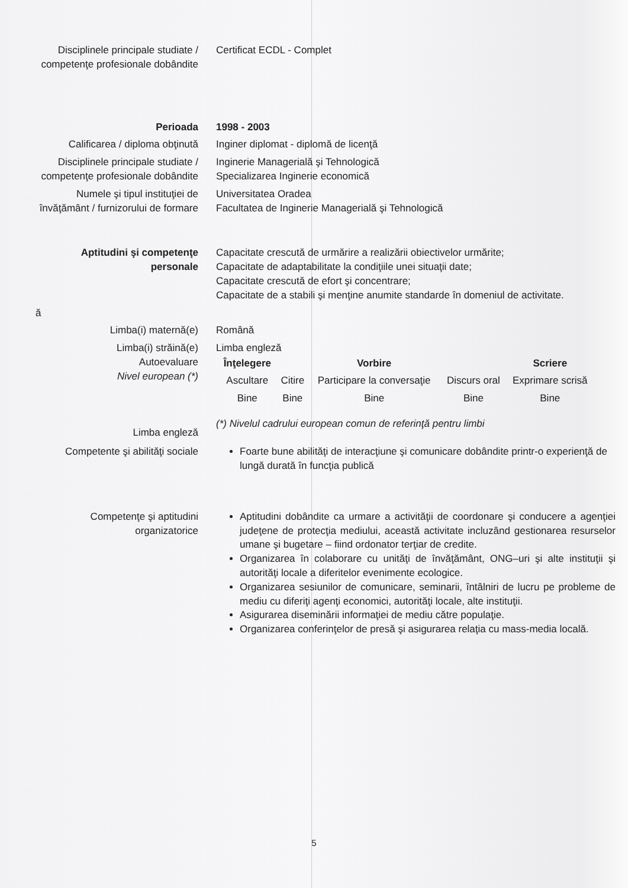| Disciplinele principale studiate / competenţe profesionale dobândite | Certificat ECDL - Complet |
| Perioada | 1998 - 2003 |
| Calificarea / diploma obţinută | Inginer diplomat - diplomă de licenţă |
| Disciplinele principale studiate / competenţe profesionale dobândite | Inginerie Managerială şi Tehnologică Specializarea Inginerie economică |
| Numele şi tipul instituţiei de învăţământ / furnizorului de formare | Universitatea Oradea Facultatea de Inginerie Managerială şi Tehnologică |
| Aptitudini şi competenţe personale | Capacitate crescută de urmărire a realizării obiectivelor urmărite; Capacitate de adaptabilitate la condiţiile unei situaţii date; Capacitate crescută de efort şi concentrare; Capacitate de a stabili şi menţine anumite standarde în domeniul de activitate. |
| ă | |
| Limba(i) maternă(e) | Română |
| Limba(i) străină(e) Autoevaluare Nivel european (*) Limba engleză | Limba engleză / Înţelegere / / Vorbire / / Scriere / / --- / --- / --- / --- / --- / / Ascultare / Citire / Participare la conversaţie / Discurs oral / Exprimare scrisă / / Bine / Bine / Bine / Bine / Bine / (*) Nivelul cadrului european comun de referinţă pentru limbi |
| Competente şi abilităţi sociale | Foarte bune abilităţi de interacţiune şi comunicare dobândite printr-o experienţă de lungă durată în funcţia publică |
| Competenţe şi aptitudini organizatorice | Aptitudini dobândite ca urmare a activităţii de coordonare şi conducere a agenţiei judeţene de protecţia mediului, această activitate incluzând gestionarea resurselor umane şi bugetare – fiind ordonator terţiar de credite. Organizarea în colaborare cu unităţi de învăţământ, ONG–uri şi alte instituţii şi autorităţi locale a diferitelor evenimente ecologice. Organizarea sesiunilor de comunicare, seminarii, întâlniri de lucru pe probleme de mediu cu diferiţi agenţi economici, autorităţi locale, alte instituţii. Asigurarea diseminării informaţiei de mediu către populaţie. Organizarea conferinţelor de presă şi asigurarea relaţia cu mass-media locală. |
5